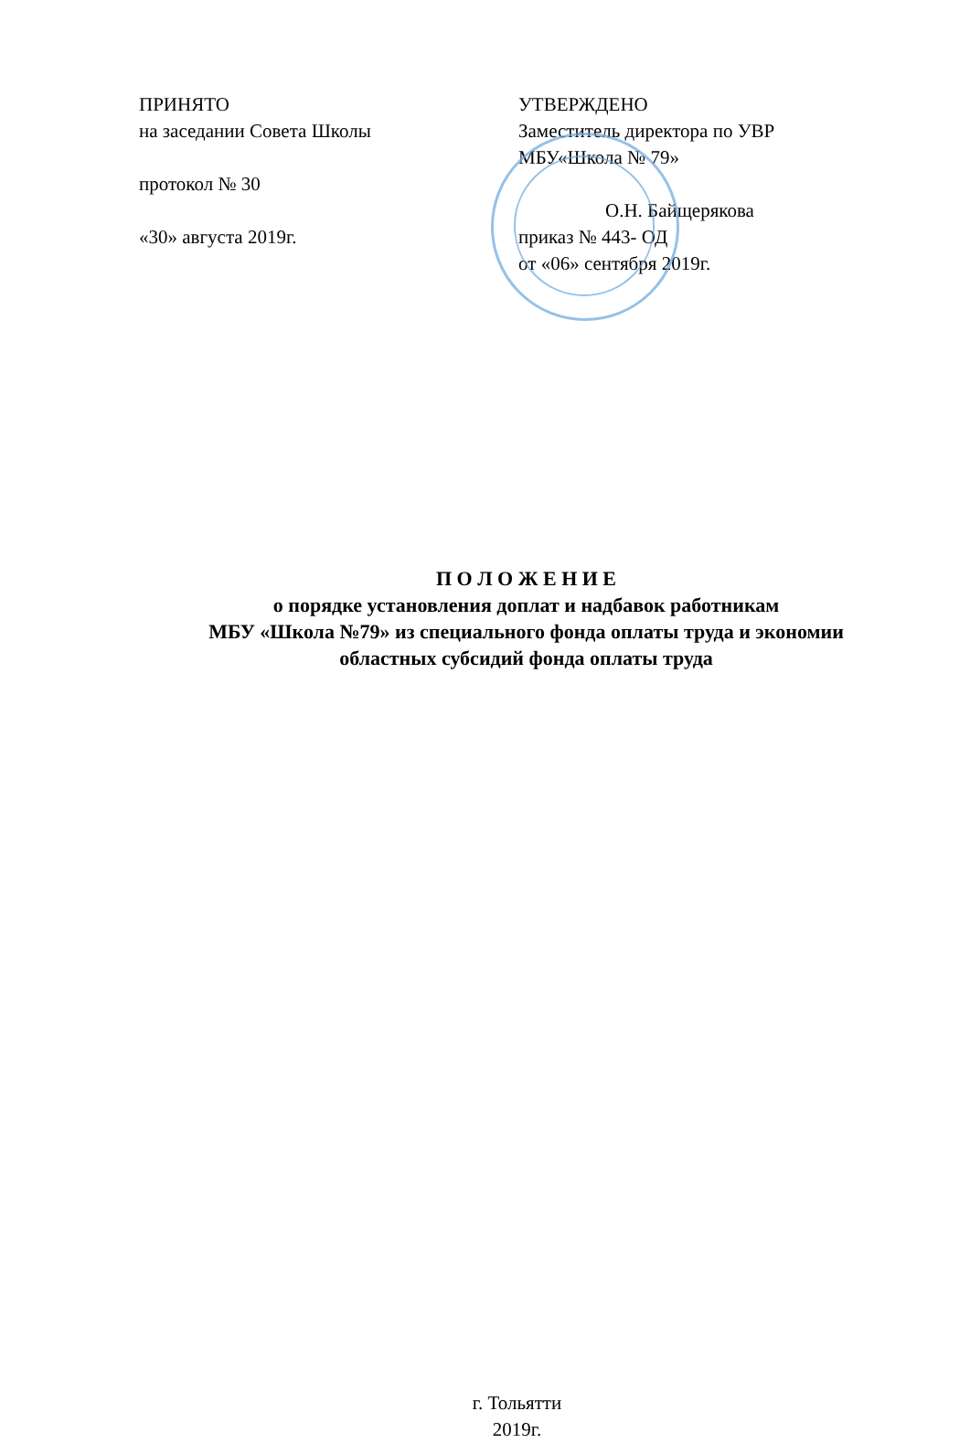ПРИНЯТО
на заседании Совета Школы
протокол № 30
«30» августа 2019г.
УТВЕРЖДЕНО
Заместитель директора по УВР
МБУ«Школа № 79»
О.Н. Байщерякова
приказ № 443- ОД
от «06» сентября 2019г.
П О Л О Ж Е Н И Е
о порядке установления доплат и надбавок работникам
МБУ «Школа №79» из специального фонда оплаты труда и экономии
областных субсидий фонда оплаты труда
г. Тольятти
2019г.